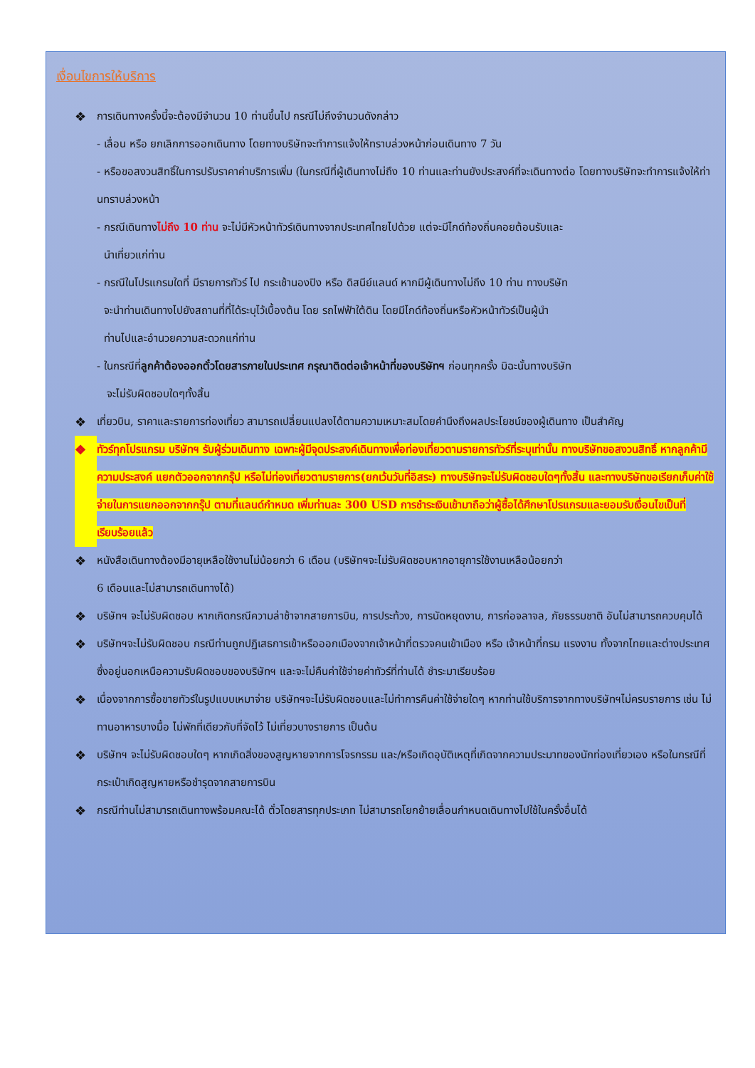เงื่อนไขการให้บริการ
❖ การเดินทางครั้งนี้จะต้องมีจำนวน 10 ท่านขึ้นไป กรณีไม่ถึงจำนวนดังกล่าว
- เลื่อน หรือ ยกเลิกการออกเดินทาง โดยทางบริษัทจะทำการแจ้งให้ทราบล่วงหน้าก่อนเดินทาง 7 วัน
- หรือขอสงวนสิทธิ์ในการปรับราคาค่าบริการเพิ่ม (ในกรณีที่ผู้เดินทางไม่ถึง 10 ท่านและท่านยังประสงค์ที่จะเดินทางต่อ โดยทางบริษัทจะทำการแจ้งให้ท่านทราบล่วงหน้า
- กรณีเดินทางไม่ถึง 10 ท่าน จะไม่มีหัวหน้าทัวร์เดินทางจากประเทศไทยไปด้วย แต่จะมีไกด์ท้องถิ่นคอยต้อนรับและ
นำเที่ยวแก่ท่าน
- กรณีในโปรแกรมใดที่ มีรายการทัวร์ ไป กระเช้านองปิง หรือ ดิสนีย์แลนด์ หากมีผู้เดินทางไม่ถึง 10 ท่าน ทางบริษัท
จะนำท่านเดินทางไปยังสถานที่ที่ได้ระบุไว้เบื้องต้น โดย รถไฟฟ้าใต้ดิน โดยมีไกด์ท้องถิ่นหรือหัวหน้าทัวร์เป็นผู้นำ
ท่านไปและอำนวยความสะดวกแก่ท่าน
- ในกรณีที่ลูกค้าต้องออกตั๋วโดยสารภายในประเทศ กรุณาติดต่อเจ้าหน้าที่ของบริษัทฯ ก่อนทุกครั้ง มิฉะนั้นทางบริษัท
จะไม่รับผิดชอบใดๆทั้งสิ้น
❖ เที่ยวบิน, ราคาและรายการท่องเที่ยว สามารถเปลี่ยนแปลงได้ตามความเหมาะสมโดยคำนึงถึงผลประโยชน์ของผู้เดินทาง เป็นสำคัญ
❖ ทัวร์ทุกโปรแกรม บริษัทฯ รับผู้ร่วมเดินทาง เฉพาะผู้มีจุดประสงค์เดินทางเพื่อท่องเที่ยวตามรายการทัวร์ที่ระบุเท่านั้น ทางบริษัทขอสงวนสิทธิ์ หากลูกค้ามีความประสงค์ แยกตัวออกจากกรุ๊ป หรือไม่ท่องเที่ยวตามรายการ(ยกเว้นวันที่อิสระ) ทางบริษัทจะไม่รับผิดชอบใดๆทั้งสิ้น และทางบริษัทขอเรียกเก็บค่าใช้จ่ายในการแยกออกจากกรุ๊ป ตามที่แลนด์กำหมด เพิ่มท่านละ 300 USD การชำระเงินเข้ามาถือว่าผู้ซื้อได้ศึกษาโปรแกรมและยอมรับเงื่อนไขเป็นที่เรียบร้อยแล้ว
❖ หนังสือเดินทางต้องมีอายุเหลือใช้งานไม่น้อยกว่า 6 เดือน (บริษัทฯจะไม่รับผิดชอบหากอายุการใช้งานเหลือน้อยกว่า
6 เดือนและไม่สามารถเดินทางได้)
❖ บริษัทฯ จะไม่รับผิดชอบ หากเกิดกรณีความล่าช้าจากสายการบิน, การประท้วง, การนัดหยุดงาน, การก่อจลาจล, ภัยธรรมชาติ อันไม่สามารถควบคุมได้
❖ บริษัทฯจะไม่รับผิดชอบ กรณีท่านถูกปฏิเสธการเข้าหรือออกเมืองจากเจ้าหน้าที่ตรวจคนเข้าเมือง หรือ เจ้าหน้าที่กรม แรงงาน ทั้งจากไทยและต่างประเทศ ซึ่งอยู่นอกเหนือความรับผิดชอบของบริษัทฯ และจะไม่คืนค่าใช้จ่ายค่าทัวร์ที่ท่านได้ ชำระมาเรียบร้อย
❖ เนื่องจากการซื้อขายทัวร์ในรูปแบบเหมาจ่าย บริษัทฯจะไม่รับผิดชอบและไม่ทำการคืนค่าใช้จ่ายใดๆ หากท่านใช้บริการจากทางบริษัทฯไม่ครบรายการ เช่น ไม่ทานอาหารบางมื้อ ไม่พักที่เดียวกับที่จัดไว้ ไม่เที่ยวบางรายการ เป็นต้น
❖ บริษัทฯ จะไม่รับผิดชอบใดๆ หากเกิดสิ่งของสูญหายจากการโจรกรรม และ/หรือเกิดอุบัติเหตุที่เกิดจากความประมาทของนักท่องเที่ยวเอง หรือในกรณีที่กระเป๋าเกิดสูญหายหรือชำรุดจากสายการบิน
❖ กรณีท่านไม่สามารถเดินทางพร้อมคณะได้ ตั๋วโดยสารทุกประเภท ไม่สามารถโยกย้ายเลื่อนกำหนดเดินทางไปใช้ในครั้งอื่นได้